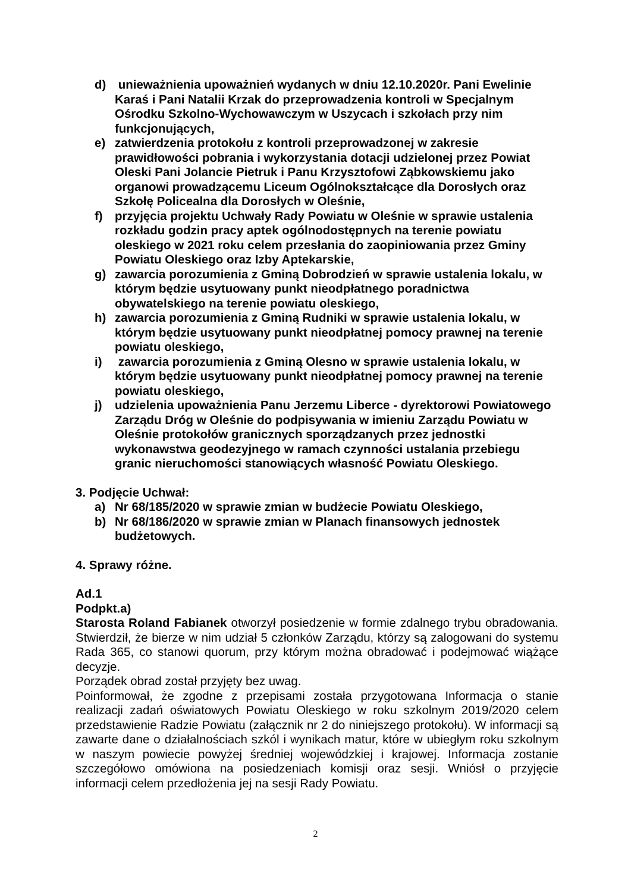d) unieważnienia upoważnień wydanych w dniu 12.10.2020r. Pani Ewelinie Karaś i Pani Natalii Krzak do przeprowadzenia kontroli w Specjalnym Ośrodku Szkolno-Wychowawczym w Uszycach i szkołach przy nim funkcjonujących,
e) zatwierdzenia protokołu z kontroli przeprowadzonej w zakresie prawidłowości pobrania i wykorzystania dotacji udzielonej przez Powiat Oleski Pani Jolancie Pietruk i Panu Krzysztofowi Ząbkowskiemu jako organowi prowadzącemu Liceum Ogólnokształcące dla Dorosłych oraz Szkołę Policealna dla Dorosłych w Oleśnie,
f) przyjęcia projektu Uchwały Rady Powiatu w Oleśnie w sprawie ustalenia rozkładu godzin pracy aptek ogólnodostępnych na terenie powiatu oleskiego w 2021 roku celem przesłania do zaopiniowania przez Gminy Powiatu Oleskiego oraz Izby Aptekarskie,
g) zawarcia porozumienia z Gminą Dobrodzień w sprawie ustalenia lokalu, w którym będzie usytuowany punkt nieodpłatnego poradnictwa obywatelskiego na terenie powiatu oleskiego,
h) zawarcia porozumienia z Gminą Rudniki w sprawie ustalenia lokalu, w którym będzie usytuowany punkt nieodpłatnej pomocy prawnej na terenie powiatu oleskiego,
i) zawarcia porozumienia z Gminą Olesno w sprawie ustalenia lokalu, w którym będzie usytuowany punkt nieodpłatnej pomocy prawnej na terenie powiatu oleskiego,
j) udzielenia upoważnienia Panu Jerzemu Liberce - dyrektorowi Powiatowego Zarządu Dróg w Oleśnie do podpisywania w imieniu Zarządu Powiatu w Oleśnie protokołów granicznych sporządzanych przez jednostki wykonawstwa geodezyjnego w ramach czynności ustalania przebiegu granic nieruchomości stanowiących własność Powiatu Oleskiego.
3. Podjęcie Uchwał:
a) Nr 68/185/2020 w sprawie zmian w budżecie Powiatu Oleskiego,
b) Nr 68/186/2020 w sprawie zmian w Planach finansowych jednostek budżetowych.
4. Sprawy różne.
Ad.1
Podpkt.a)
Starosta Roland Fabianek otworzył posiedzenie w formie zdalnego trybu obradowania. Stwierdził, że bierze w nim udział 5 członków Zarządu, którzy są zalogowani do systemu Rada 365, co stanowi quorum, przy którym można obradować i podejmować wiążące decyzje.
Porządek obrad został przyjęty bez uwag.
Poinformował, że zgodne z przepisami została przygotowana Informacja o stanie realizacji zadań oświatowych Powiatu Oleskiego w roku szkolnym 2019/2020 celem przedstawienie Radzie Powiatu (załącznik nr 2 do niniejszego protokołu). W informacji są zawarte dane o działalnościach szkól i wynikach matur, które w ubiegłym roku szkolnym w naszym powiecie powyżej średniej wojewódzkiej i krajowej. Informacja zostanie szczegółowo omówiona na posiedzeniach komisji oraz sesji. Wniósł o przyjęcie informacji celem przedłożenia jej na sesji Rady Powiatu.
2